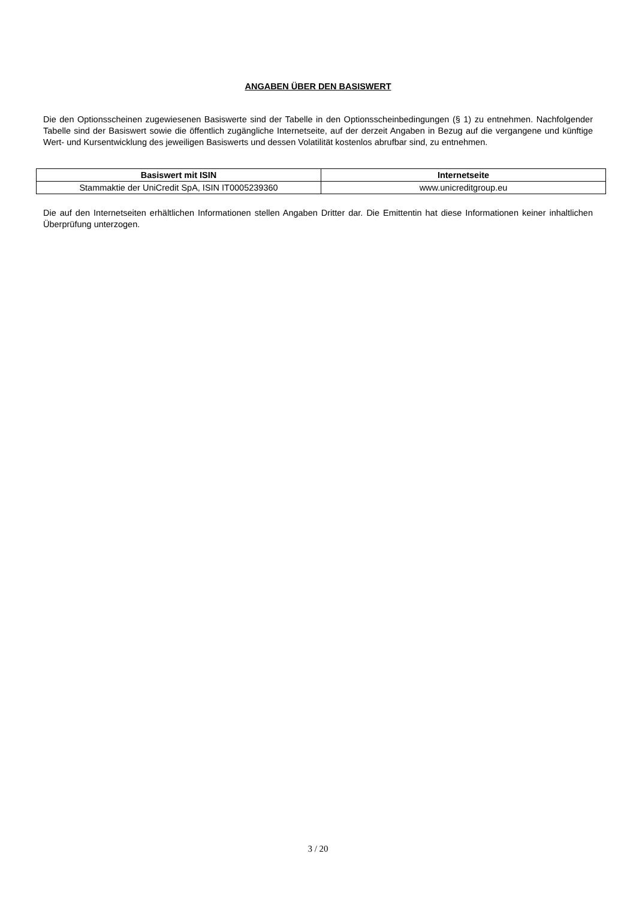ANGABEN ÜBER DEN BASISWERT
Die den Optionsscheinen zugewiesenen Basiswerte sind der Tabelle in den Optionsscheinbedingungen (§ 1) zu entnehmen. Nachfolgender Tabelle sind der Basiswert sowie die öffentlich zugängliche Internetseite, auf der derzeit Angaben in Bezug auf die vergangene und künftige Wert- und Kursentwicklung des jeweiligen Basiswerts und dessen Volatilität kostenlos abrufbar sind, zu entnehmen.
| Basiswert mit ISIN | Internetseite |
| --- | --- |
| Stammaktie der UniCredit SpA, ISIN IT0005239360 | www.unicreditgroup.eu |
Die auf den Internetseiten erhältlichen Informationen stellen Angaben Dritter dar. Die Emittentin hat diese Informationen keiner inhaltlichen Überprüfung unterzogen.
3 / 20